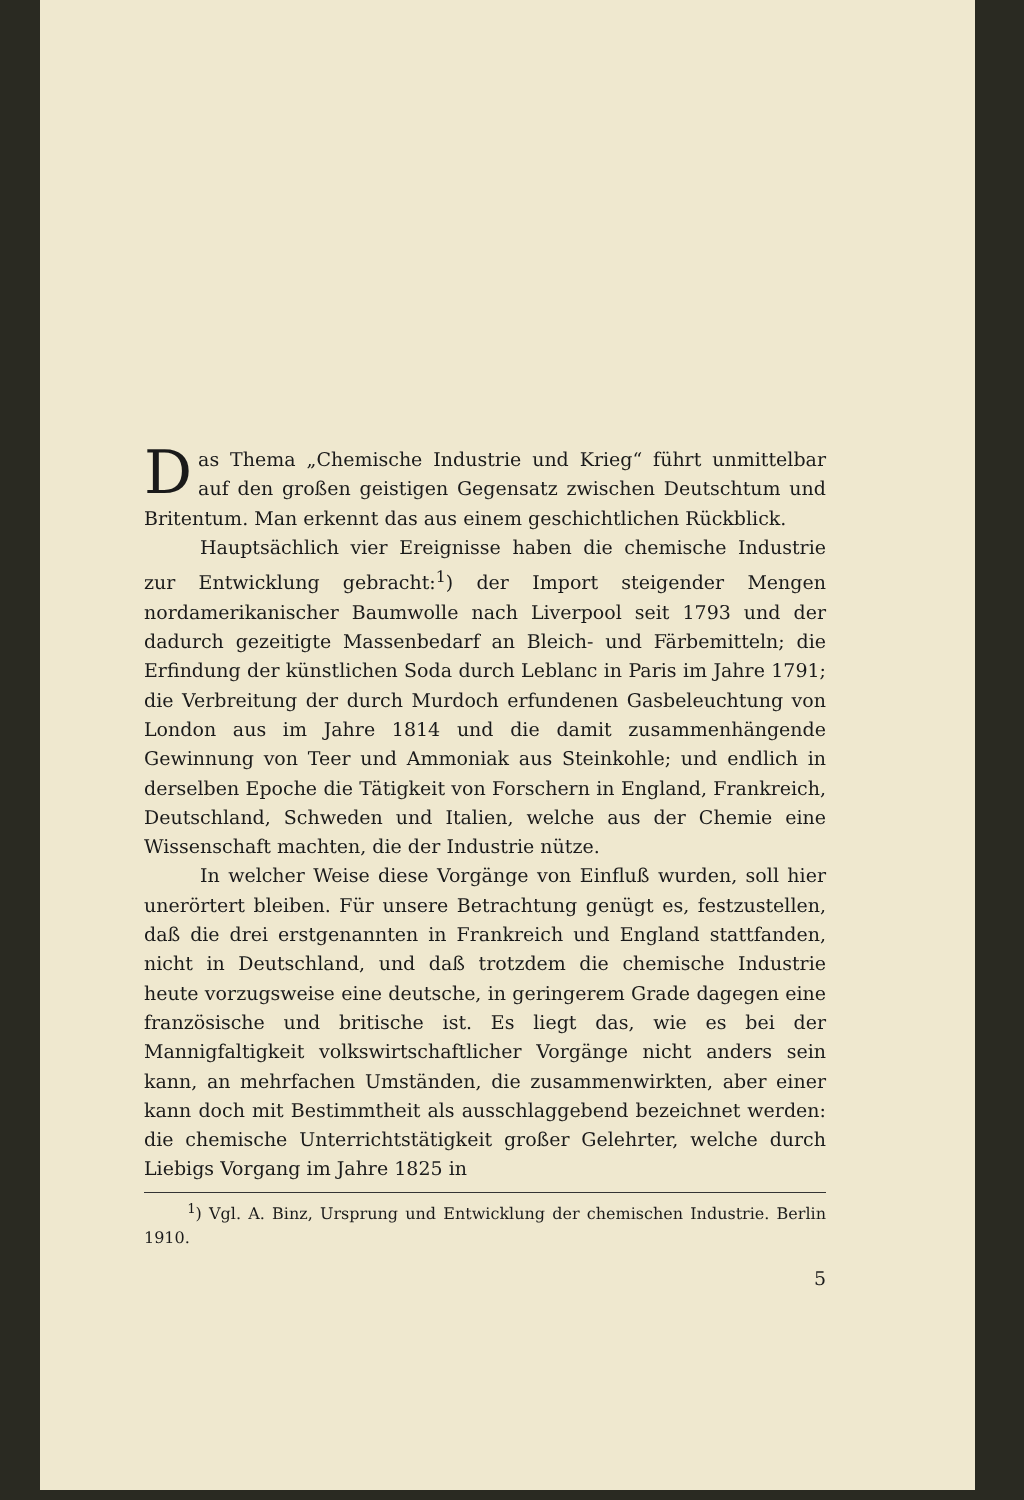Das Thema „Chemische Industrie und Krieg“ führt unmittelbar auf den großen geistigen Gegensatz zwischen Deutschtum und Britentum. Man erkennt das aus einem geschichtlichen Rückblick.
Hauptsächlich vier Ereignisse haben die chemische Industrie zur Entwicklung gebracht:<sup>1</sup>) der Import steigender Mengen nordamerikanischer Baumwolle nach Liverpool seit 1793 und der dadurch gezeitigte Massenbedarf an Bleich- und Färbemitteln; die Erfindung der künstlichen Soda durch Leblanc in Paris im Jahre 1791; die Verbreitung der durch Murdoch erfundenen Gasbeleuchtung von London aus im Jahre 1814 und die damit zusammenhängende Gewinnung von Teer und Ammoniak aus Steinkohle; und endlich in derselben Epoche die Tätigkeit von Forschern in England, Frankreich, Deutschland, Schweden und Italien, welche aus der Chemie eine Wissenschaft machten, die der Industrie nütze.
In welcher Weise diese Vorgänge von Einfluß wurden, soll hier unerörtert bleiben. Für unsere Betrachtung genügt es, festzustellen, daß die drei erstgenannten in Frankreich und England stattfanden, nicht in Deutschland, und daß trotzdem die chemische Industrie heute vorzugsweise eine deutsche, in geringerem Grade dagegen eine französische und britische ist. Es liegt das, wie es bei der Mannigfaltigkeit volkswirtschaftlicher Vorgänge nicht anders sein kann, an mehrfachen Umständen, die zusammenwirkten, aber einer kann doch mit Bestimmtheit als ausschlaggebend bezeichnet werden: die chemische Unterrichtstätigkeit großer Gelehrter, welche durch Liebigs Vorgang im Jahre 1825 in
<sup>1</sup>) Vgl. A. Binz, Ursprung und Entwicklung der chemischen Industrie. Berlin 1910.
5